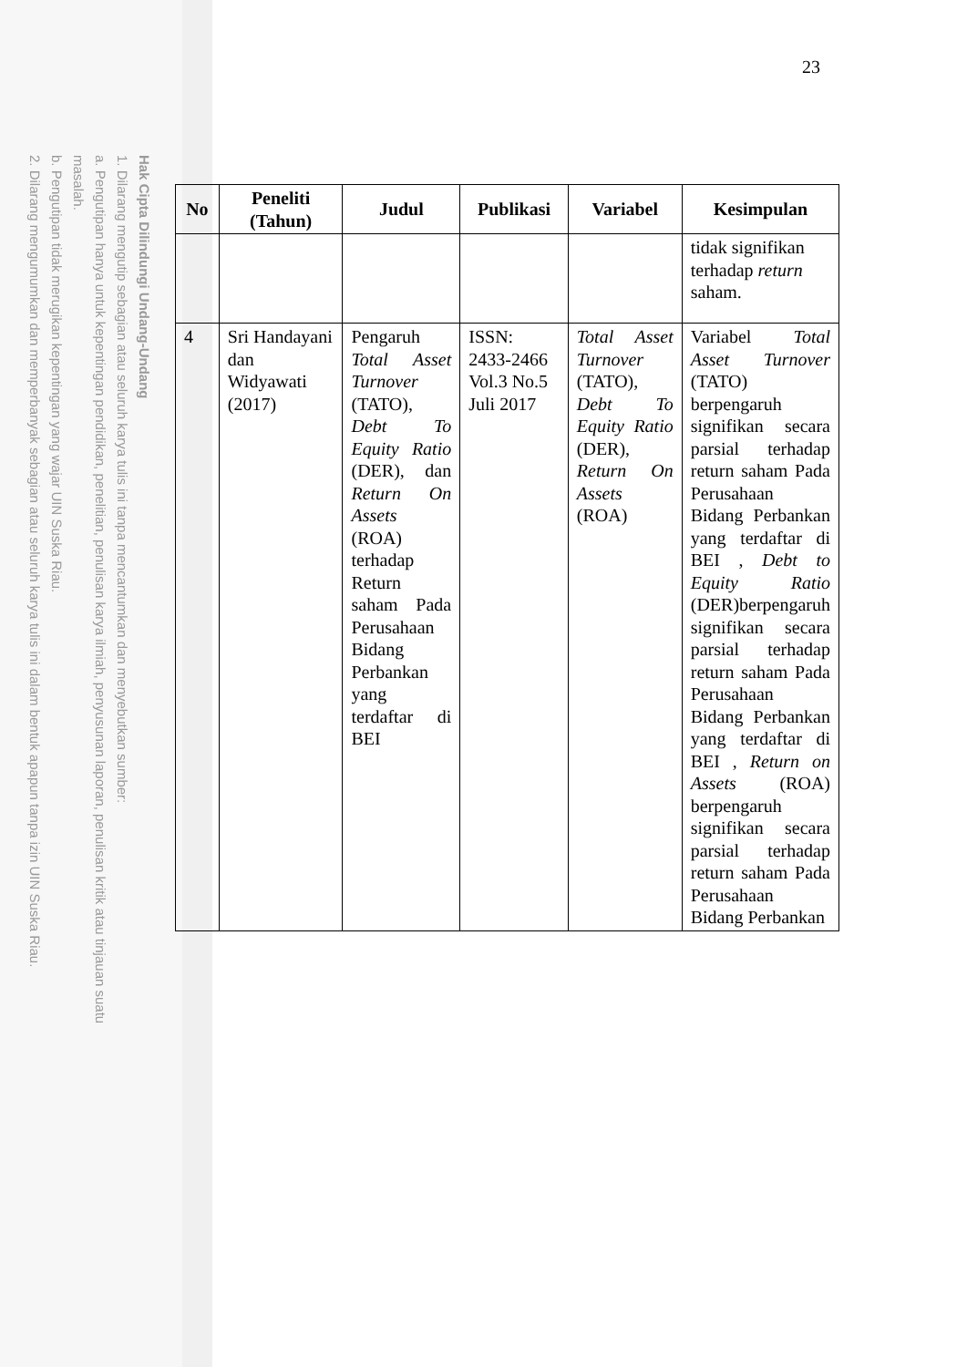Hak Cipta Dilindungi Undang-Undang
1. Dilarang mengutip sebagian atau seluruh karya tulis ini tanpa mencantumkan dan menyebutkan sumber:
a. Pengutipan hanya untuk kepentingan pendidikan, penelitian, penulisan karya ilmiah, penyusunan laporan, penulisan kritik atau tinjauan suatu masalah.
b. Pengutipan tidak merugikan kepentingan yang wajar UIN Suska Riau.
2. Dilarang mengumumkan dan memperbanyak sebagian atau seluruh karya tulis ini dalam bentuk apapun tanpa izin UIN Suska Riau.
23
| No | Peneliti (Tahun) | Judul | Publikasi | Variabel | Kesimpulan |
| --- | --- | --- | --- | --- | --- |
| | | | | | tidak signifikan terhadap return saham. |
| 4 | Sri Handayani dan Widyawati (2017) | Pengaruh Total Asset Turnover (TATO), Debt To Equity Ratio (DER), dan Return On Assets (ROA) terhadap Return saham Pada Perusahaan Bidang Perbankan yang terdaftar di BEI | ISSN: 2433-2466 Vol.3 No.5 Juli 2017 | Total Asset Turnover (TATO), Debt To Equity Ratio (DER), Return On Assets (ROA) | Variabel Total Asset Turnover (TATO) berpengaruh signifikan secara parsial terhadap return saham Pada Perusahaan Bidang Perbankan yang terdaftar di BEI , Debt to Equity Ratio (DER)berpengaruh signifikan secara parsial terhadap return saham Pada Perusahaan Bidang Perbankan yang terdaftar di BEI , Return on Assets (ROA) berpengaruh signifikan secara parsial terhadap return saham Pada Perusahaan Bidang Perbankan |